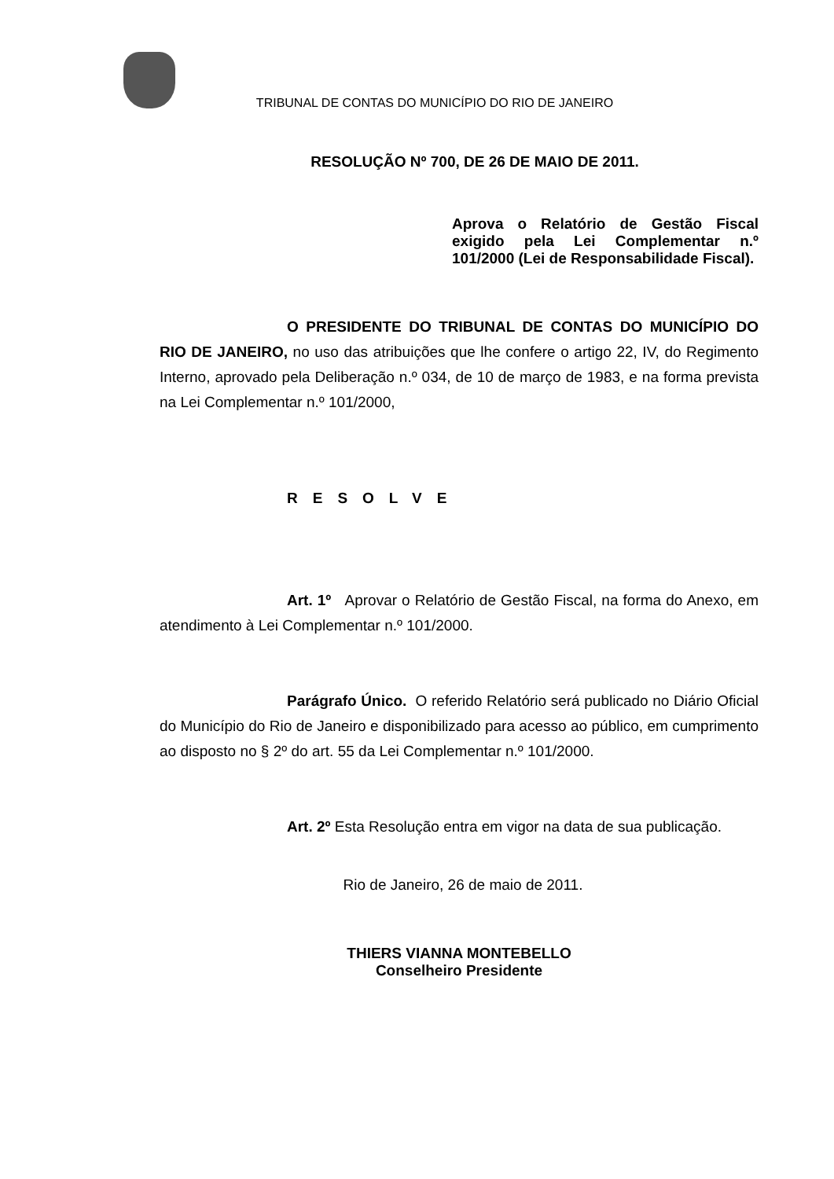TRIBUNAL DE CONTAS DO MUNICÍPIO DO RIO DE JANEIRO
RESOLUÇÃO Nº 700, DE 26 DE MAIO DE 2011.
Aprova o Relatório de Gestão Fiscal exigido pela Lei Complementar n.º 101/2000 (Lei de Responsabilidade Fiscal).
O PRESIDENTE DO TRIBUNAL DE CONTAS DO MUNICÍPIO DO RIO DE JANEIRO, no uso das atribuições que lhe confere o artigo 22, IV, do Regimento Interno, aprovado pela Deliberação n.º 034, de 10 de março de 1983, e na forma prevista na Lei Complementar n.º 101/2000,
RESOLVE
Art. 1º Aprovar o Relatório de Gestão Fiscal, na forma do Anexo, em atendimento à Lei Complementar n.º 101/2000.
Parágrafo Único. O referido Relatório será publicado no Diário Oficial do Município do Rio de Janeiro e disponibilizado para acesso ao público, em cumprimento ao disposto no § 2º do art. 55 da Lei Complementar n.º 101/2000.
Art. 2º Esta Resolução entra em vigor na data de sua publicação.
Rio de Janeiro, 26 de maio de 2011.
THIERS VIANNA MONTEBELLO
Conselheiro Presidente